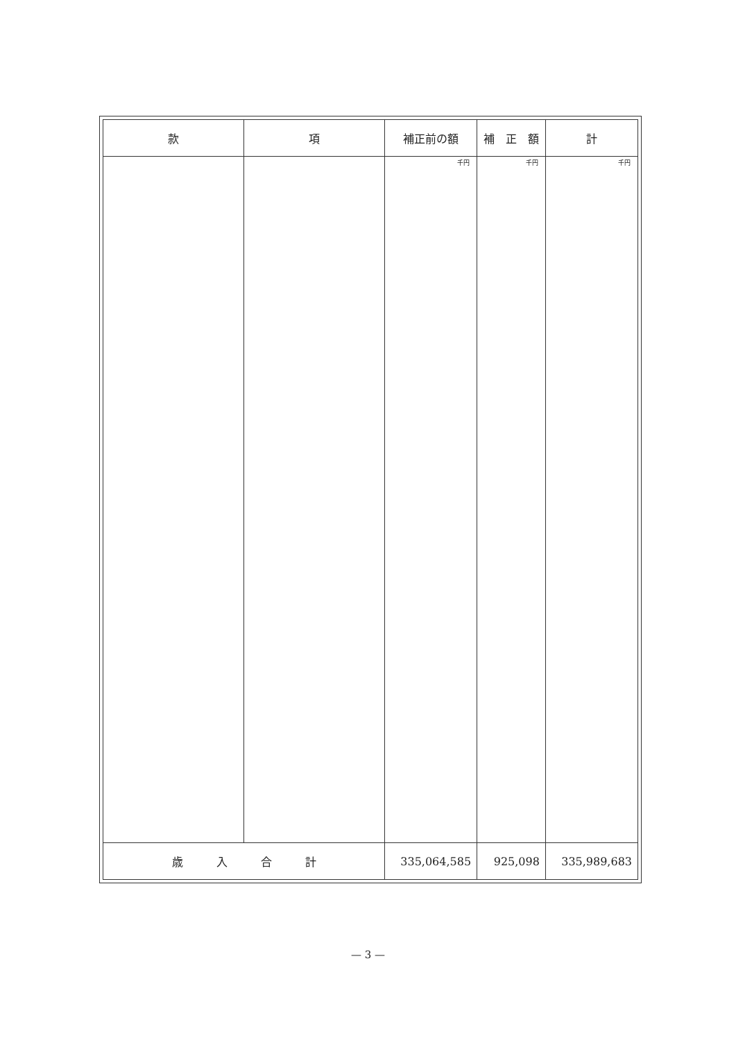| 款 | 項 | 補正前の額 | 補 正 額 | 計 |
| --- | --- | --- | --- | --- |
| | | 千円 | 千円 | 千円 |
| 歳 入 合 計 | | 335,064,585 | 925,098 | 335,989,683 |
— 3 —